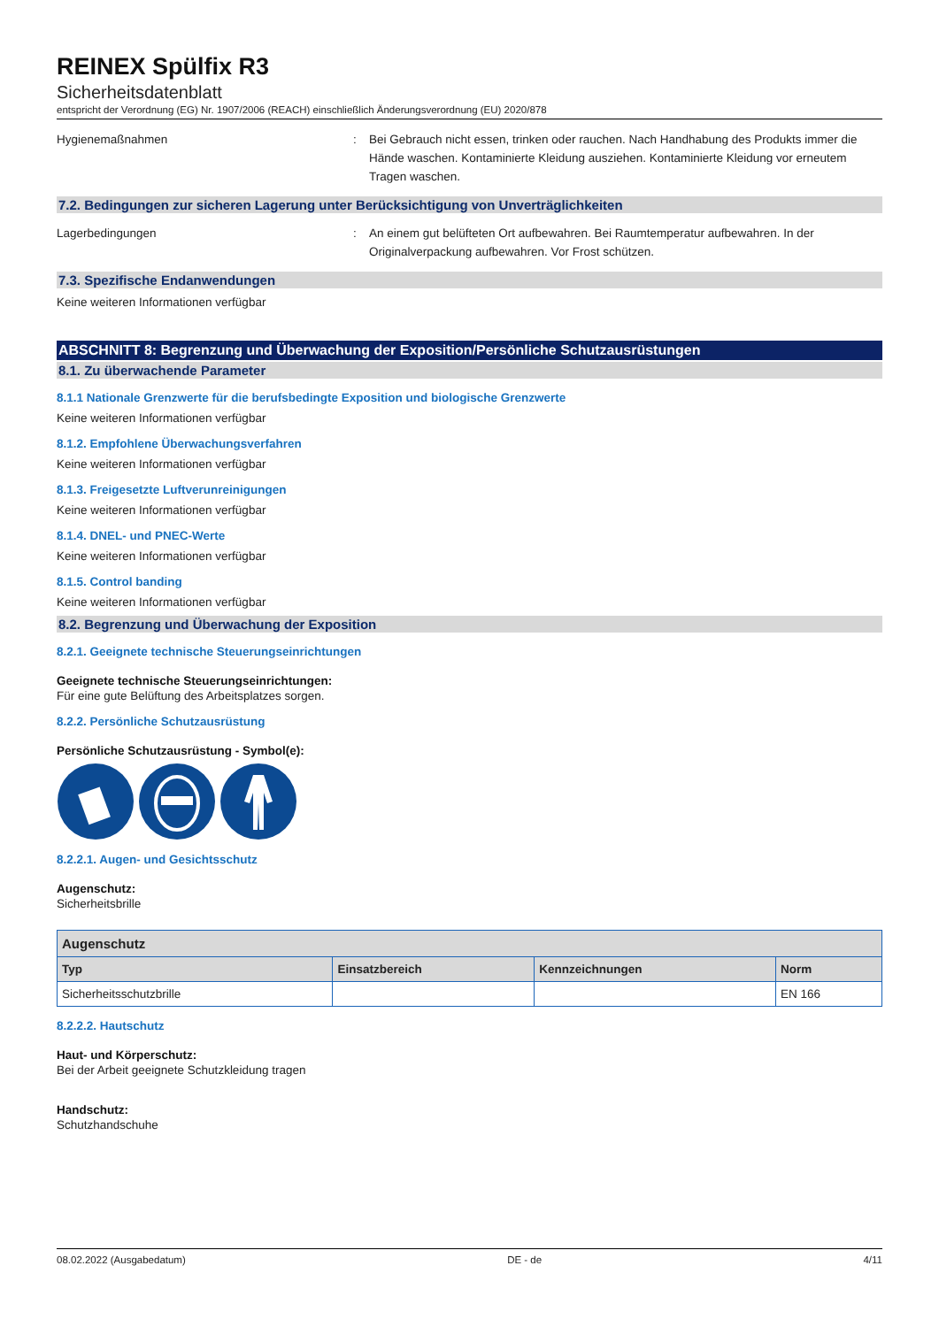REINEX Spülfix R3
Sicherheitsdatenblatt
entspricht der Verordnung (EG) Nr. 1907/2006 (REACH) einschließlich Änderungsverordnung (EU) 2020/878
Hygienemaßnahmen : Bei Gebrauch nicht essen, trinken oder rauchen. Nach Handhabung des Produkts immer die Hände waschen. Kontaminierte Kleidung ausziehen. Kontaminierte Kleidung vor erneutem Tragen waschen.
7.2. Bedingungen zur sicheren Lagerung unter Berücksichtigung von Unverträglichkeiten
Lagerbedingungen : An einem gut belüfteten Ort aufbewahren. Bei Raumtemperatur aufbewahren. In der Originalverpackung aufbewahren. Vor Frost schützen.
7.3. Spezifische Endanwendungen
Keine weiteren Informationen verfügbar
ABSCHNITT 8: Begrenzung und Überwachung der Exposition/Persönliche Schutzausrüstungen
8.1. Zu überwachende Parameter
8.1.1 Nationale Grenzwerte für die berufsbedingte Exposition und biologische Grenzwerte
Keine weiteren Informationen verfügbar
8.1.2. Empfohlene Überwachungsverfahren
Keine weiteren Informationen verfügbar
8.1.3. Freigesetzte Luftverunreinigungen
Keine weiteren Informationen verfügbar
8.1.4. DNEL- und PNEC-Werte
Keine weiteren Informationen verfügbar
8.1.5. Control banding
Keine weiteren Informationen verfügbar
8.2. Begrenzung und Überwachung der Exposition
8.2.1. Geeignete technische Steuerungseinrichtungen
Geeignete technische Steuerungseinrichtungen:
Für eine gute Belüftung des Arbeitsplatzes sorgen.
8.2.2. Persönliche Schutzausrüstung
Persönliche Schutzausrüstung - Symbol(e):
8.2.2.1. Augen- und Gesichtsschutz
Augenschutz:
Sicherheitsbrille
| Augenschutz | | | |
| --- | --- | --- | --- |
| Typ | Einsatzbereich | Kennzeichnungen | Norm |
| Sicherheitsschutzbrille | | | EN 166 |
8.2.2.2. Hautschutz
Haut- und Körperschutz:
Bei der Arbeit geeignete Schutzkleidung tragen
Handschutz:
Schutzhandschuhe
08.02.2022 (Ausgabedatum) DE - de 4/11